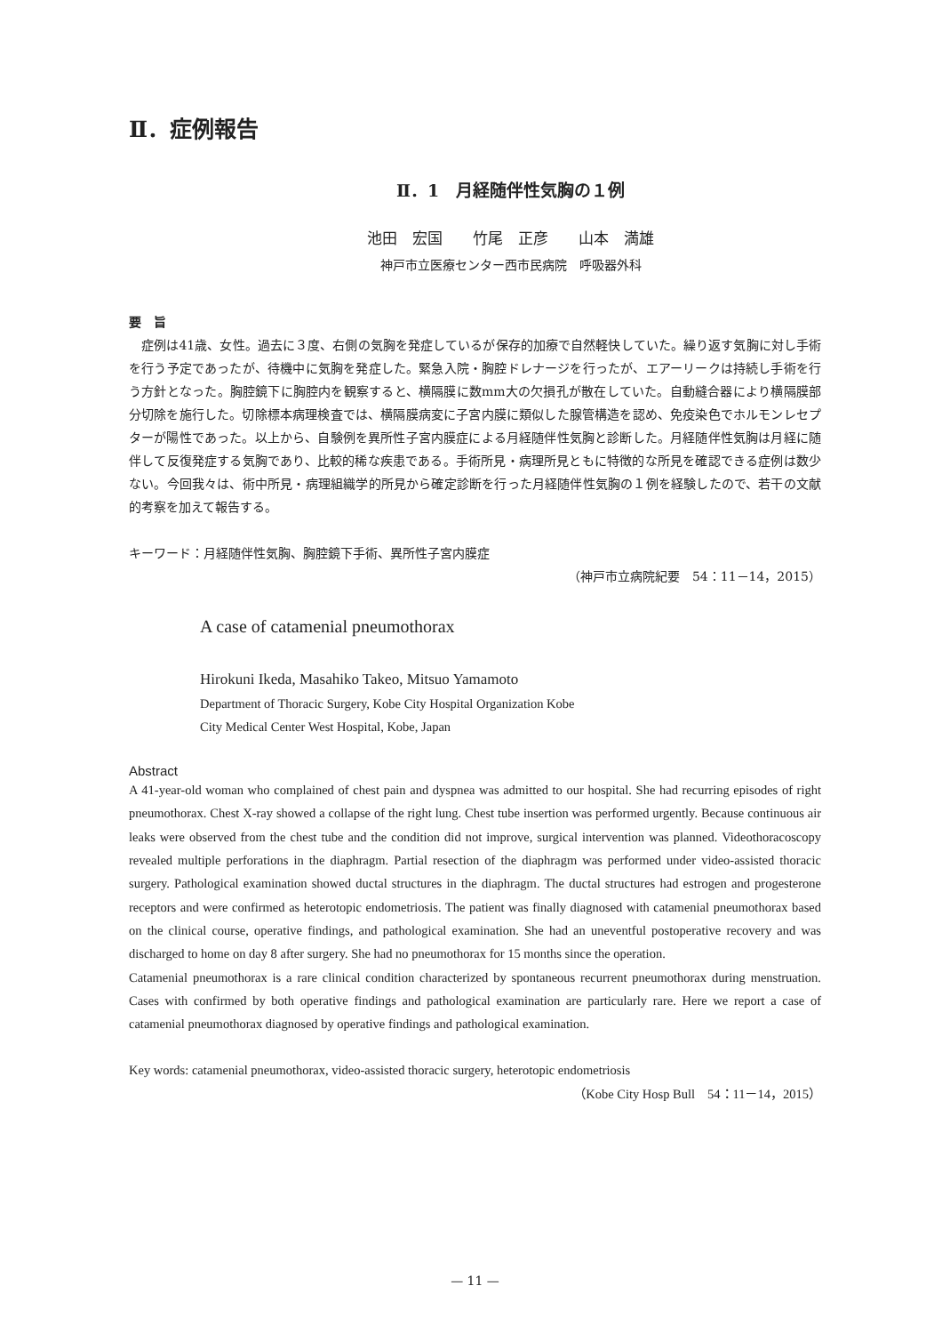Ⅱ．症例報告
Ⅱ．1　月経随伴性気胸の１例
池田　宏国　　竹尾　正彦　　山本　満雄
神戸市立医療センター西市民病院　呼吸器外科
要　旨
　症例は41歳、女性。過去に３度、右側の気胸を発症しているが保存的加療で自然軽快していた。繰り返す気胸に対し手術を行う予定であったが、待機中に気胸を発症した。緊急入院・胸腔ドレナージを行ったが、エアーリークは持続し手術を行う方針となった。胸腔鏡下に胸腔内を観察すると、横隔膜に数mm大の欠損孔が散在していた。自動縫合器により横隔膜部分切除を施行した。切除標本病理検査では、横隔膜病変に子宮内膜に類似した腺管構造を認め、免疫染色でホルモンレセプターが陽性であった。以上から、自験例を異所性子宮内膜症による月経随伴性気胸と診断した。月経随伴性気胸は月経に随伴して反復発症する気胸であり、比較的稀な疾患である。手術所見・病理所見ともに特徴的な所見を確認できる症例は数少ない。今回我々は、術中所見・病理組織学的所見から確定診断を行った月経随伴性気胸の１例を経験したので、若干の文献的考察を加えて報告する。
キーワード：月経随伴性気胸、胸腔鏡下手術、異所性子宮内膜症
（神戸市立病院紀要　54：11－14，2015）
A case of catamenial pneumothorax
Hirokuni Ikeda, Masahiko Takeo, Mitsuo Yamamoto
Department of Thoracic Surgery, Kobe City Hospital Organization Kobe
City Medical Center West Hospital, Kobe, Japan
Abstract
A 41-year-old woman who complained of chest pain and dyspnea was admitted to our hospital. She had recurring episodes of right pneumothorax. Chest X-ray showed a collapse of the right lung. Chest tube insertion was performed urgently. Because continuous air leaks were observed from the chest tube and the condition did not improve, surgical intervention was planned. Videothoracoscopy revealed multiple perforations in the diaphragm. Partial resection of the diaphragm was performed under video-assisted thoracic surgery. Pathological examination showed ductal structures in the diaphragm. The ductal structures had estrogen and progesterone receptors and were confirmed as heterotopic endometriosis. The patient was finally diagnosed with catamenial pneumothorax based on the clinical course, operative findings, and pathological examination. She had an uneventful postoperative recovery and was discharged to home on day 8 after surgery. She had no pneumothorax for 15 months since the operation.
Catamenial pneumothorax is a rare clinical condition characterized by spontaneous recurrent pneumothorax during menstruation. Cases with confirmed by both operative findings and pathological examination are particularly rare. Here we report a case of catamenial pneumothorax diagnosed by operative findings and pathological examination.
Key words: catamenial pneumothorax, video-assisted thoracic surgery, heterotopic endometriosis
（Kobe City Hosp Bull　54：11－14，2015）
— 11 —